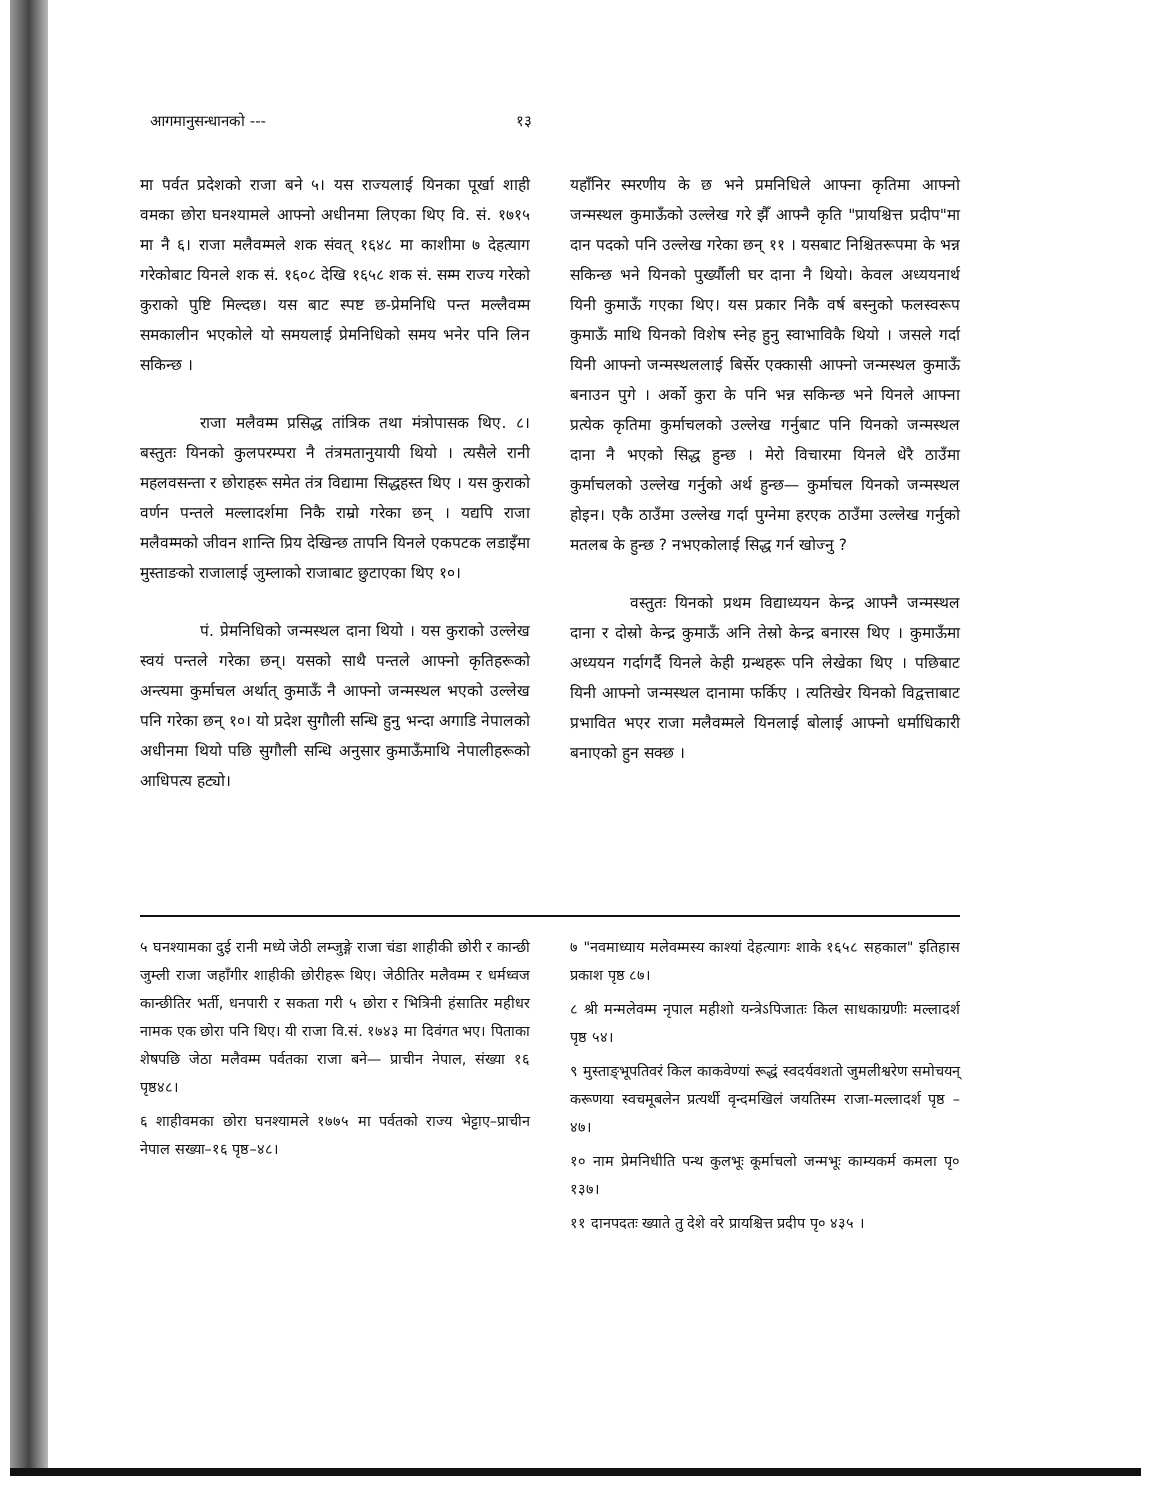आगमानुसन्धानको --- १३
मा पर्वत प्रदेशको राजा बने ५। यस राज्यलाई यिनका पूर्खा शाही वमका छोरा घनश्यामले आफ्नो अधीनमा लिएका थिए वि. सं. १७१५ मा नै ६। राजा मलैवम्मले शक संवत् १६४८ मा काशीमा ७ देहत्याग गरेकोबाट यिनले शक सं. १६०८ देखि १६५८ शक सं. सम्म राज्य गरेको कुराको पुष्टि मिल्दछ। यस बाट स्पष्ट छ-प्रेमनिधि पन्त मल्लैवम्म समकालीन भएकोले यो समयलाई प्रेमनिधिको समय भनेर पनि लिन सकिन्छ ।
राजा मलैवम्म प्रसिद्ध तांत्रिक तथा मंत्रोपासक थिए. ८। बस्तुतः यिनको कुलपरम्परा नै तंत्रमतानुयायी थियो । त्यसैले रानी महलवसन्ता र छोराहरू समेत तंत्र विद्यामा सिद्धहस्त थिए । यस कुराको वर्णन पन्तले मल्लादर्शमा निकै राम्रो गरेका छन् । यद्यपि राजा मलैवम्मको जीवन शान्ति प्रिय देखिन्छ तापनि यिनले एकपटक लडाइँमा मुस्ताङको राजालाई जुम्लाको राजाबाट छुटाएका थिए १०।
पं. प्रेमनिधिको जन्मस्थल दाना थियो । यस कुराको उल्लेख स्वयं पन्तले गरेका छन्। यसको साथै पन्तले आफ्नो कृतिहरूको अन्त्यमा कुर्माचल अर्थात् कुमाऊँ नै आफ्नो जन्मस्थल भएको उल्लेख पनि गरेका छन् १०। यो प्रदेश सुगौली सन्धि हुनु भन्दा अगाडि नेपालको अधीनमा थियो पछि सुगौली सन्धि अनुसार कुमाऊँमाथि नेपालीहरूको आधिपत्य हट्यो।
यहाँनिर स्मरणीय के छ भने प्रमनिधिले आफ्ना कृतिमा आफ्नो जन्मस्थल कुमाऊँको उल्लेख गरे झैँ आफ्नै कृति "प्रायश्चित्त प्रदीप"मा दान पदको पनि उल्लेख गरेका छन् ११ । यसबाट निश्चितरूपमा के भन्न सकिन्छ भने यिनको पुर्ख्यौली घर दाना नै थियो। केवल अध्ययनार्थ यिनी कुमाऊँ गएका थिए। यस प्रकार निकै वर्ष बस्नुको फलस्वरूप कुमाऊँ माथि यिनको विशेष स्नेह हुनु स्वाभाविकै थियो । जसले गर्दा यिनी आफ्नो जन्मस्थललाई बिर्सेर एक्कासी आफ्नो जन्मस्थल कुमाऊँ बनाउन पुगे । अर्को कुरा के पनि भन्न सकिन्छ भने यिनले आफ्ना प्रत्येक कृतिमा कुर्माचलको उल्लेख गर्नुबाट पनि यिनको जन्मस्थल दाना नै भएको सिद्ध हुन्छ । मेरो विचारमा यिनले धेरै ठाउँमा कुर्माचलको उल्लेख गर्नुको अर्थ हुन्छ— कुर्माचल यिनको जन्मस्थल होइन। एकै ठाउँमा उल्लेख गर्दा पुग्नेमा हरएक ठाउँमा उल्लेख गर्नुको मतलब के हुन्छ ? नभएकोलाई सिद्ध गर्न खोज्नु ?
वस्तुतः यिनको प्रथम विद्याध्ययन केन्द्र आफ्नै जन्मस्थल दाना र दोस्रो केन्द्र कुमाऊँ अनि तेस्रो केन्द्र बनारस थिए । कुमाऊँमा अध्ययन गर्दागर्दै यिनले केही ग्रन्थहरू पनि लेखेका थिए । पछिबाट यिनी आफ्नो जन्मस्थल दानामा फर्किए । त्यतिखेर यिनको विद्वत्ताबाट प्रभावित भएर राजा मलैवम्मले यिनलाई बोलाई आफ्नो धर्माधिकारी बनाएको हुन सक्छ ।
५ घनश्यामका दुई रानी मध्ये जेठी लम्जुङ्गे राजा चंडा शाहीकी छोरी र कान्छी जुम्ली राजा जहाँगीर शाहीकी छोरीहरू थिए। जेठीतिर मलैवम्म र धर्मध्वज कान्छीतिर भर्ती, धनपारी र सकता गरी ५ छोरा र भित्रिनी हंसातिर महीधर नामक एक छोरा पनि थिए। यी राजा वि.सं. १७४३ मा दिवंगत भए। पिताका शेषपछि जेठा मलैवम्म पर्वतका राजा बने— प्राचीन नेपाल, संख्या १६ पृष्ठ४८।
६ शाहीवमका छोरा घनश्यामले १७७५ मा पर्वतको राज्य भेट्टाए–प्राचीन नेपाल सख्या–१६ पृष्ठ–४८।
७ "नवमाध्याय मलेवम्मस्य काश्यां देहत्यागः शाके १६५८ सहकाल" इतिहास प्रकाश पृष्ठ ८७।
८ श्री मन्मलेवम्म नृपाल महीशो यन्त्रेऽपिजातः किल साधकाग्रणीः मल्लादर्श पृष्ठ ५४।
९ मुस्ताङ्भूपतिवरं किल काकवेण्यां रूद्धं स्वदर्यवशतो जुमलीश्वरेण समोचयन् करूणया स्वचमूबलेन प्रत्यर्थी वृन्दमखिलं जयतिस्म राजा-मल्लादर्श पृष्ठ –४७।
१० नाम प्रेमनिधीति पन्थ कुलभूः कूर्माचलो जन्मभूः काम्यकर्म कमला पृ० १३७।
११ दानपदतः ख्याते तु देशे वरे प्रायश्चित्त प्रदीप पृ० ४३५ ।